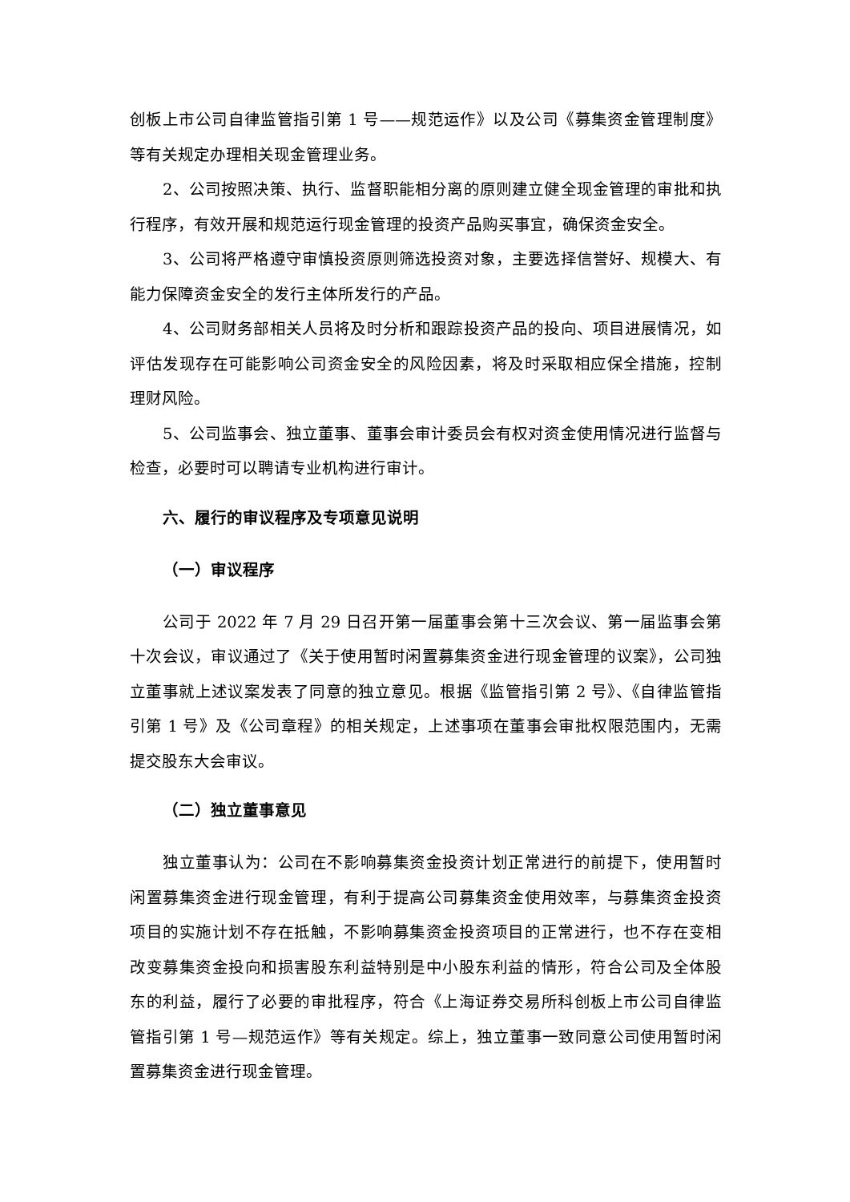创板上市公司自律监管指引第 1 号——规范运作》以及公司《募集资金管理制度》等有关规定办理相关现金管理业务。
2、公司按照决策、执行、监督职能相分离的原则建立健全现金管理的审批和执行程序，有效开展和规范运行现金管理的投资产品购买事宜，确保资金安全。
3、公司将严格遵守审慎投资原则筛选投资对象，主要选择信誉好、规模大、有能力保障资金安全的发行主体所发行的产品。
4、公司财务部相关人员将及时分析和跟踪投资产品的投向、项目进展情况，如评估发现存在可能影响公司资金安全的风险因素，将及时采取相应保全措施，控制理财风险。
5、公司监事会、独立董事、董事会审计委员会有权对资金使用情况进行监督与检查，必要时可以聘请专业机构进行审计。
六、履行的审议程序及专项意见说明
（一）审议程序
公司于 2022 年 7 月 29 日召开第一届董事会第十三次会议、第一届监事会第十次会议，审议通过了《关于使用暂时闲置募集资金进行现金管理的议案》，公司独立董事就上述议案发表了同意的独立意见。根据《监管指引第 2 号》、《自律监管指引第 1 号》及《公司章程》的相关规定，上述事项在董事会审批权限范围内，无需提交股东大会审议。
（二）独立董事意见
独立董事认为：公司在不影响募集资金投资计划正常进行的前提下，使用暂时闲置募集资金进行现金管理，有利于提高公司募集资金使用效率，与募集资金投资项目的实施计划不存在抵触，不影响募集资金投资项目的正常进行，也不存在变相改变募集资金投向和损害股东利益特别是中小股东利益的情形，符合公司及全体股东的利益，履行了必要的审批程序，符合《上海证券交易所科创板上市公司自律监管指引第 1 号—规范运作》等有关规定。综上，独立董事一致同意公司使用暂时闲置募集资金进行现金管理。